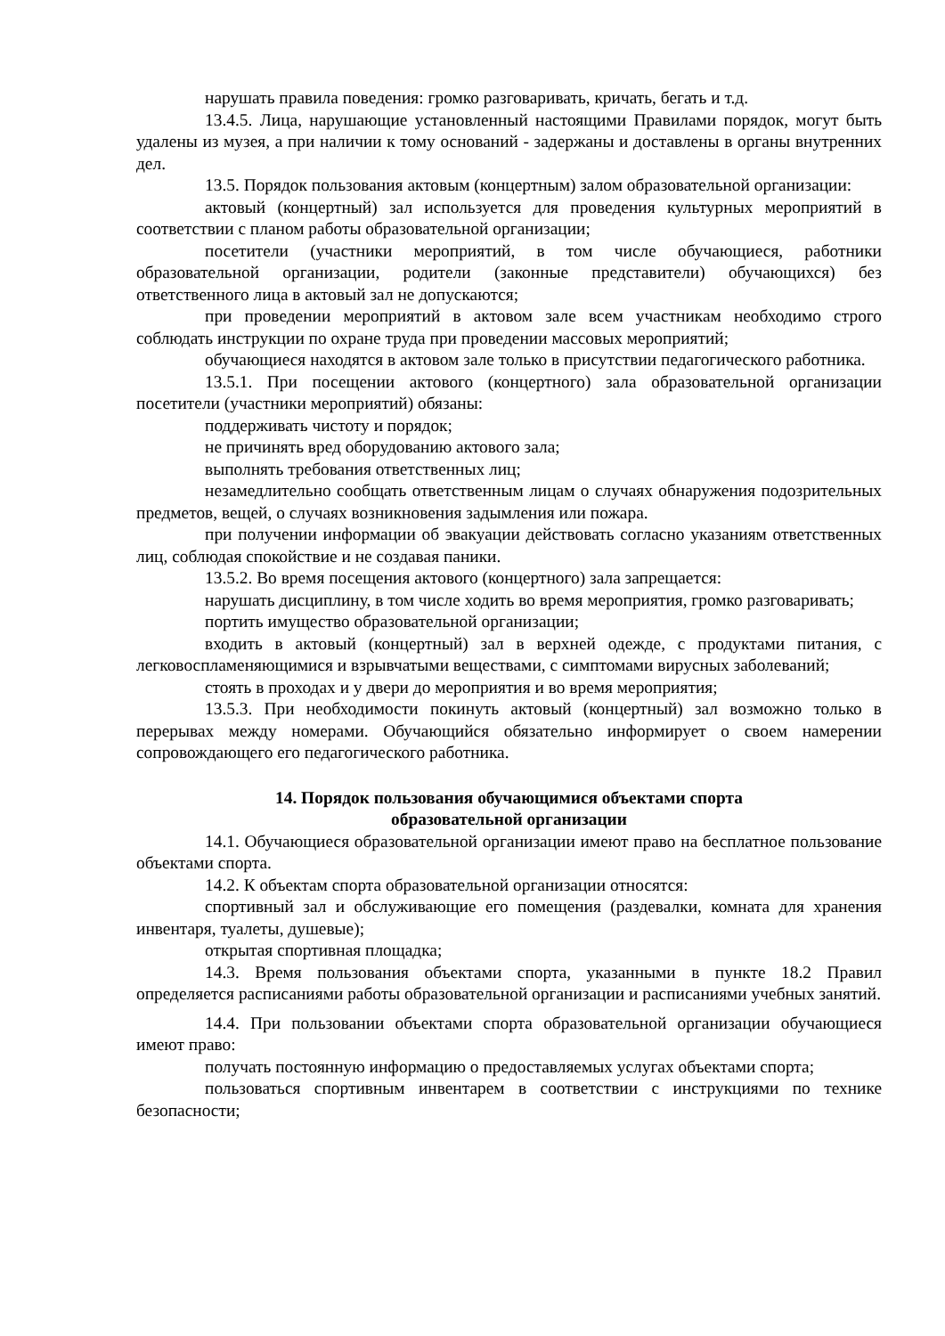нарушать правила поведения: громко разговаривать, кричать, бегать и т.д.
13.4.5. Лица, нарушающие установленный настоящими Правилами порядок, могут быть удалены из музея, а при наличии к тому оснований - задержаны и доставлены в органы внутренних дел.
13.5. Порядок пользования актовым (концертным) залом образовательной организации:
актовый (концертный) зал используется для проведения культурных мероприятий в соответствии с планом работы образовательной организации;
посетители (участники мероприятий, в том числе обучающиеся, работники образовательной организации, родители (законные представители) обучающихся) без ответственного лица в актовый зал не допускаются;
при проведении мероприятий в актовом зале всем участникам необходимо строго соблюдать инструкции по охране труда при проведении массовых мероприятий;
обучающиеся находятся в актовом зале только в присутствии педагогического работника.
13.5.1. При посещении актового (концертного) зала образовательной организации посетители (участники мероприятий) обязаны:
поддерживать чистоту и порядок;
не причинять вред оборудованию актового зала;
выполнять требования ответственных лиц;
незамедлительно сообщать ответственным лицам о случаях обнаружения подозрительных предметов, вещей, о случаях возникновения задымления или пожара.
при получении информации об эвакуации действовать согласно указаниям ответственных лиц, соблюдая спокойствие и не создавая паники.
13.5.2. Во время посещения актового (концертного) зала запрещается:
нарушать дисциплину, в том числе ходить во время мероприятия, громко разговаривать;
портить имущество образовательной организации;
входить в актовый (концертный) зал в верхней одежде, с продуктами питания, с легковоспламеняющимися и взрывчатыми веществами, с симптомами вирусных заболеваний;
стоять в проходах и у двери до мероприятия и во время мероприятия;
13.5.3. При необходимости покинуть актовый (концертный) зал возможно только в перерывах между номерами. Обучающийся обязательно информирует о своем намерении сопровождающего его педагогического работника.
14. Порядок пользования обучающимися объектами спорта
образовательной организации
14.1. Обучающиеся образовательной организации имеют право на бесплатное пользование объектами спорта.
14.2. К объектам спорта образовательной организации относятся:
спортивный зал и обслуживающие его помещения (раздевалки, комната для хранения инвентаря, туалеты, душевые);
открытая спортивная площадка;
14.3. Время пользования объектами спорта, указанными в пункте 18.2 Правил определяется расписаниями работы образовательной организации и расписаниями учебных занятий.
14.4. При пользовании объектами спорта образовательной организации обучающиеся имеют право:
получать постоянную информацию о предоставляемых услугах объектами спорта;
пользоваться спортивным инвентарем в соответствии с инструкциями по технике безопасности;